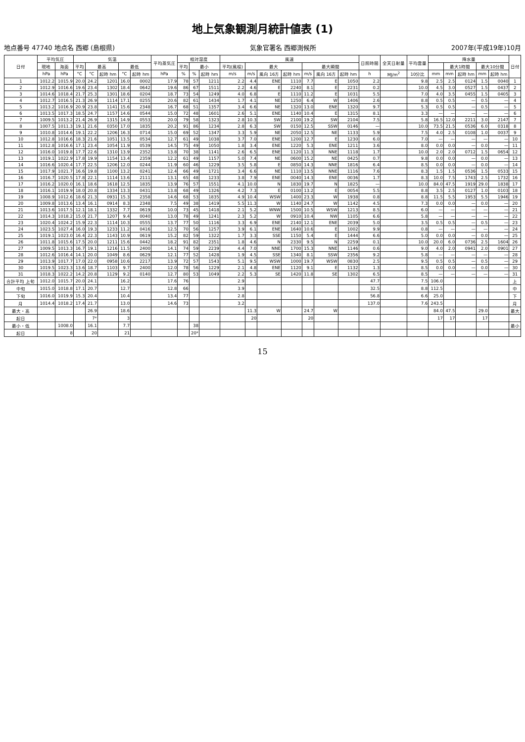地上気象観測月統計値表 (1)
地点番号 47740 地点名 西郷 (島根県) 気象官署名 西郷測候所 2007年(平成19年)10月
| 日付 | 平均気圧 | | 気温 | | | | | 平均蒸気圧 | 相対湿度 | | | 風速 | | | | | | | 日照時間 | 全天日射量 | 平均雲量 | 降水量 | | | | | 日付 |
| --- | --- | --- | --- | --- | --- | --- | --- | --- | --- | --- | --- | --- | --- | --- | --- | --- | --- | --- | --- | --- | --- | --- | --- | --- | --- | --- | --- |
| | 現地 | 海面 | 平均 | 最高 | | 最低 | | | 平均 | 最小 | | 平均(風程) | 最大 | | | 最大瞬間 | | | | | | | 最大1時間 | | 最大10分間 | | |
| | hPa | hPa | °C | °C | 起時 hm | °C | 起時 hm | hPa | % | % | 起時 hm | m/s | m/s | 風向 16方 | 起時 hm | m/s | 風向 16方 | 起時 hm | h | MJ/m<sup>2</sup> | 10分比 | mm | mm | 起時 hm | mm | 起時 hm | |
| 1 | 1012.2 | 1015.9 | 20.0 | 24.2 | 1201 | 16.0 | 0002 | 17.9 | 78 | 57 | 1211 | 2.2 | 4.4 | ENE | 1110 | 7.7 | E | 1050 | 2.2 | | 9.8 | 2.5 | 2.5 | 0124 | 1.5 | 0040 | 1 |
| 2 | 1012.9 | 1016.6 | 19.6 | 23.4 | 1302 | 18.4 | 0642 | 19.6 | 86 | 67 | 1511 | 2.2 | 4.6 | E | 2240 | 8.1 | E | 2231 | 0.2 | | 10.0 | 4.5 | 3.0 | 0527 | 1.5 | 0437 | 2 |
| 3 | 1014.6 | 1018.4 | 21.7 | 25.3 | 1301 | 18.6 | 0204 | 18.7 | 73 | 54 | 1249 | 4.0 | 6.8 | E | 1110 | 11.2 | E | 1031 | 5.5 | | 7.0 | 4.0 | 3.5 | 0455 | 1.5 | 0405 | 3 |
| 4 | 1012.7 | 1016.5 | 21.3 | 26.9 | 1114 | 17.1 | 0255 | 20.6 | 82 | 61 | 1434 | 1.7 | 4.1 | NE | 1250 | 6.4 | W | 1406 | 2.6 | | 8.8 | 0.5 | 0.5 | — | 0.5 | — | 4 |
| 5 | 1013.2 | 1016.9 | 20.9 | 23.8 | 1141 | 15.6 | 2348 | 16.7 | 68 | 51 | 1357 | 3.4 | 6.6 | NE | 1320 | 13.0 | ENE | 1320 | 9.7 | | 5.3 | 0.5 | 0.5 | — | 0.5 | — | 5 |
| 6 | 1013.5 | 1017.3 | 18.5 | 24.7 | 1157 | 14.6 | 0544 | 15.0 | 72 | 48 | 1601 | 2.6 | 5.1 | ENE | 1140 | 10.4 | E | 1315 | 8.1 | | 3.3 | — | — | — | — | — | 6 |
| 7 | 1009.5 | 1013.2 | 21.4 | 26.9 | 1315 | 14.9 | 0553 | 20.0 | 79 | 58 | 1323 | 2.8 | 10.3 | SW | 2100 | 19.2 | SW | 2104 | 7.5 | | 5.8 | 16.5 | 12.0 | 2211 | 3.0 | 2147 | 7 |
| 8 | 1007.5 | 1011.3 | 19.1 | 21.6 | 0350 | 17.0 | 1835 | 20.2 | 91 | 86 | 1234 | 2.8 | 6.3 | SW | 0150 | 12.5 | SSW | 0146 | — | | 10.0 | 73.5 | 21.5 | 0536 | 6.0 | 0318 | 8 |
| 9 | 1010.8 | 1014.6 | 19.1 | 22.2 | 1206 | 16.3 | 0714 | 15.0 | 69 | 52 | 1347 | 3.3 | 5.9 | NE | 2050 | 12.5 | NE | 1133 | 5.9 | | 7.5 | 4.0 | 2.5 | 0108 | 1.0 | 0037 | 9 |
| 10 | 1012.8 | 1016.6 | 18.3 | 21.6 | 1051 | 13.5 | 0534 | 12.7 | 61 | 49 | 1038 | 3.7 | 7.0 | ENE | 1200 | 12.7 | E | 1230 | 6.0 | | 7.0 | — | — | — | — | — | 10 |
| 11 | 1012.8 | 1016.6 | 17.1 | 23.4 | 1054 | 11.9 | 0539 | 14.5 | 75 | 49 | 1050 | 1.8 | 3.4 | ENE | 1220 | 5.3 | ENE | 1211 | 3.6 | | 8.0 | 0.0 | 0.0 | — | 0.0 | — | 11 |
| 12 | 1016.0 | 1019.8 | 17.7 | 22.6 | 1310 | 13.9 | 2352 | 13.8 | 70 | 38 | 1141 | 2.6 | 6.5 | ENE | 1120 | 11.3 | NNE | 1118 | 1.7 | | 10.0 | 2.0 | 2.0 | 0712 | 1.5 | 0654 | 12 |
| 13 | 1019.1 | 1022.9 | 17.8 | 19.9 | 1154 | 13.4 | 2359 | 12.2 | 61 | 49 | 1157 | 5.0 | 7.4 | NE | 0600 | 15.2 | NE | 0425 | 0.7 | | 9.8 | 0.0 | 0.0 | — | 0.0 | — | 13 |
| 14 | 1016.6 | 1020.4 | 17.7 | 22.5 | 1206 | 12.0 | 0244 | 11.9 | 60 | 46 | 1229 | 3.5 | 5.8 | E | 0850 | 14.3 | NNE | 1816 | 6.4 | | 8.5 | 0.0 | 0.0 | — | 0.0 | — | 14 |
| 15 | 1017.9 | 1021.7 | 16.6 | 19.8 | 1100 | 13.2 | 0241 | 12.4 | 66 | 49 | 1721 | 3.4 | 6.6 | NE | 1110 | 13.5 | NNE | 1116 | 7.6 | | 8.3 | 1.5 | 1.5 | 0536 | 1.5 | 0533 | 15 |
| 16 | 1016.7 | 1020.5 | 17.8 | 22.1 | 1114 | 13.6 | 2111 | 13.1 | 65 | 48 | 1233 | 3.8 | 7.9 | ENE | 0040 | 14.3 | ENE | 0036 | 1.7 | | 8.3 | 10.0 | 7.5 | 1743 | 2.5 | 1732 | 16 |
| 17 | 1016.2 | 1020.0 | 16.1 | 18.6 | 1618 | 12.5 | 1835 | 13.9 | 76 | 57 | 1551 | 4.1 | 10.0 | N | 1830 | 19.7 | N | 1825 | — | | 10.0 | 84.0 | 47.5 | 1919 | 29.0 | 1838 | 17 |
| 18 | 1016.1 | 1019.9 | 18.0 | 20.8 | 1334 | 13.3 | 0431 | 13.8 | 68 | 49 | 1326 | 4.2 | 7.3 | E | 0100 | 13.2 | E | 0054 | 5.5 | | 8.8 | 3.5 | 2.5 | 0127 | 1.0 | 0103 | 18 |
| 19 | 1008.9 | 1012.6 | 18.6 | 21.3 | 0931 | 15.3 | 2358 | 14.6 | 68 | 53 | 1835 | 4.9 | 10.4 | WSW | 1400 | 23.3 | W | 1938 | 0.8 | | 8.8 | 11.5 | 5.5 | 1953 | 5.5 | 1946 | 19 |
| 20 | 1009.8 | 1013.6 | 13.4 | 16.1 | 0914 | 8.3 | 2348 | 7.5 | 49 | 38 | 1419 | 5.5 | 11.3 | W | 1140 | 24.7 | W | 1142 | 4.5 | | 7.3 | 0.0 | 0.0 | — | 0.0 | — | 20 |
| 21 | 1013.6 | 1017.5 | 12.1 | 18.1 | 1332 | 7.7 | 0619 | 10.0 | 73 | 45 | 1418 | 2.1 | 5.2 | WNW | 1500 | 10.5 | WSW | 1213 | 8.5 | | 6.0 | — | — | — | — | — | 21 |
| 22 | 1014.3 | 1018.2 | 15.0 | 21.7 | 1207 | 9.4 | 0040 | 13.0 | 78 | 49 | 1241 | 2.3 | 5.2 | W | 0910 | 10.4 | NW | 1105 | 6.6 | | 5.8 | — | — | — | — | — | 22 |
| 23 | 1020.4 | 1024.2 | 15.9 | 22.3 | 1114 | 10.3 | 0555 | 13.7 | 77 | 50 | 1116 | 3.3 | 6.9 | ENE | 2140 | 12.1 | ENE | 2039 | 5.0 | | 3.5 | 0.5 | 0.5 | — | 0.5 | — | 23 |
| 24 | 1023.5 | 1027.4 | 16.0 | 19.3 | 1233 | 11.2 | 0416 | 12.5 | 70 | 56 | 1257 | 3.9 | 6.1 | ENE | 1640 | 10.6 | E | 1002 | 9.9 | | 0.8 | — | — | — | — | — | 24 |
| 25 | 1019.1 | 1023.0 | 16.4 | 22.3 | 1143 | 10.9 | 0619 | 15.2 | 82 | 59 | 1322 | 1.7 | 3.3 | SSE | 1150 | 5.4 | E | 1444 | 6.6 | | 5.0 | 0.0 | 0.0 | — | 0.0 | — | 25 |
| 26 | 1011.8 | 1015.6 | 17.5 | 20.0 | 1211 | 15.6 | 0442 | 18.2 | 91 | 82 | 2351 | 1.8 | 4.6 | N | 2330 | 9.5 | N | 2259 | 0.1 | | 10.0 | 20.0 | 6.0 | 0736 | 2.5 | 1604 | 26 |
| 27 | 1009.5 | 1013.3 | 16.7 | 19.1 | 1216 | 11.5 | 2400 | 14.1 | 74 | 59 | 2239 | 4.4 | 7.0 | NNE | 1700 | 15.3 | NNE | 1146 | 0.6 | | 9.0 | 4.0 | 2.0 | 0941 | 2.0 | 0901 | 27 |
| 28 | 1012.6 | 1016.4 | 14.1 | 20.0 | 1049 | 8.6 | 0629 | 12.1 | 77 | 52 | 1428 | 1.9 | 4.5 | SSE | 1340 | 8.1 | SSW | 2356 | 9.2 | | 5.8 | — | — | — | — | — | 28 |
| 29 | 1013.9 | 1017.7 | 17.0 | 22.0 | 0958 | 10.6 | 2217 | 13.9 | 72 | 57 | 1543 | 5.1 | 9.5 | WSW | 1000 | 19.7 | WSW | 0830 | 2.5 | | 9.5 | 0.5 | 0.5 | — | 0.5 | — | 29 |
| 30 | 1019.5 | 1023.3 | 13.6 | 18.7 | 1103 | 9.7 | 2400 | 12.0 | 78 | 56 | 1229 | 2.1 | 4.8 | ENE | 1120 | 9.1 | E | 1132 | 1.3 | | 8.5 | 0.0 | 0.0 | — | 0.0 | — | 30 |
| 31 | 1018.3 | 1022.2 | 14.2 | 20.8 | 1129 | 9.2 | 0140 | 12.7 | 80 | 53 | 1049 | 2.2 | 5.3 | SE | 1420 | 11.8 | SE | 1302 | 6.5 | | 8.5 | — | — | — | — | — | 31 |
| 合計平均 上旬 | 1012.0 | 1015.7 | 20.0 | 24.1 | | 16.2 | | 17.6 | 76 | | | 2.9 | | | | | | | 47.7 | | 7.5 | 106.0 | | | | | 上 |
| 中旬 | 1015.0 | 1018.8 | 17.1 | 20.7 | | 12.7 | | 12.8 | 66 | | | 3.9 | | | | | | | 32.5 | | 8.8 | 112.5 | | | | | 中 |
| 下旬 | 1016.0 | 1019.9 | 15.3 | 20.4 | | 10.4 | | 13.4 | 77 | | | 2.8 | | | | | | | 56.8 | | 6.6 | 25.0 | | | | | 下 |
| 月 | 1014.4 | 1018.2 | 17.4 | 21.7 | | 13.0 | | 14.6 | 73 | | | 3.2 | | | | | | | 137.0 | | 7.6 | 243.5 | | | | | 月 |
| 最大・高 | | | | 26.9 | | 18.6 | | | | | | | 11.3 | W | | 24.7 | W | | | | | 84.0 | 47.5 | | 29.0 | | 最大 |
| 起日 | | | | 7* | | 3 | | | | | | | 20 | | | 20 | | | | | | 17 | 17 | | 17 | | |
| 最小・低 | | 1008.0 | | 16.1 | | 7.7 | | | | 38 | | | | | | | | | | | | | | | | | 最小 |
| 起日 | | 8 | | 20 | | 21 | | | | 20* | | | | | | | | | | | | | | | | | |
15